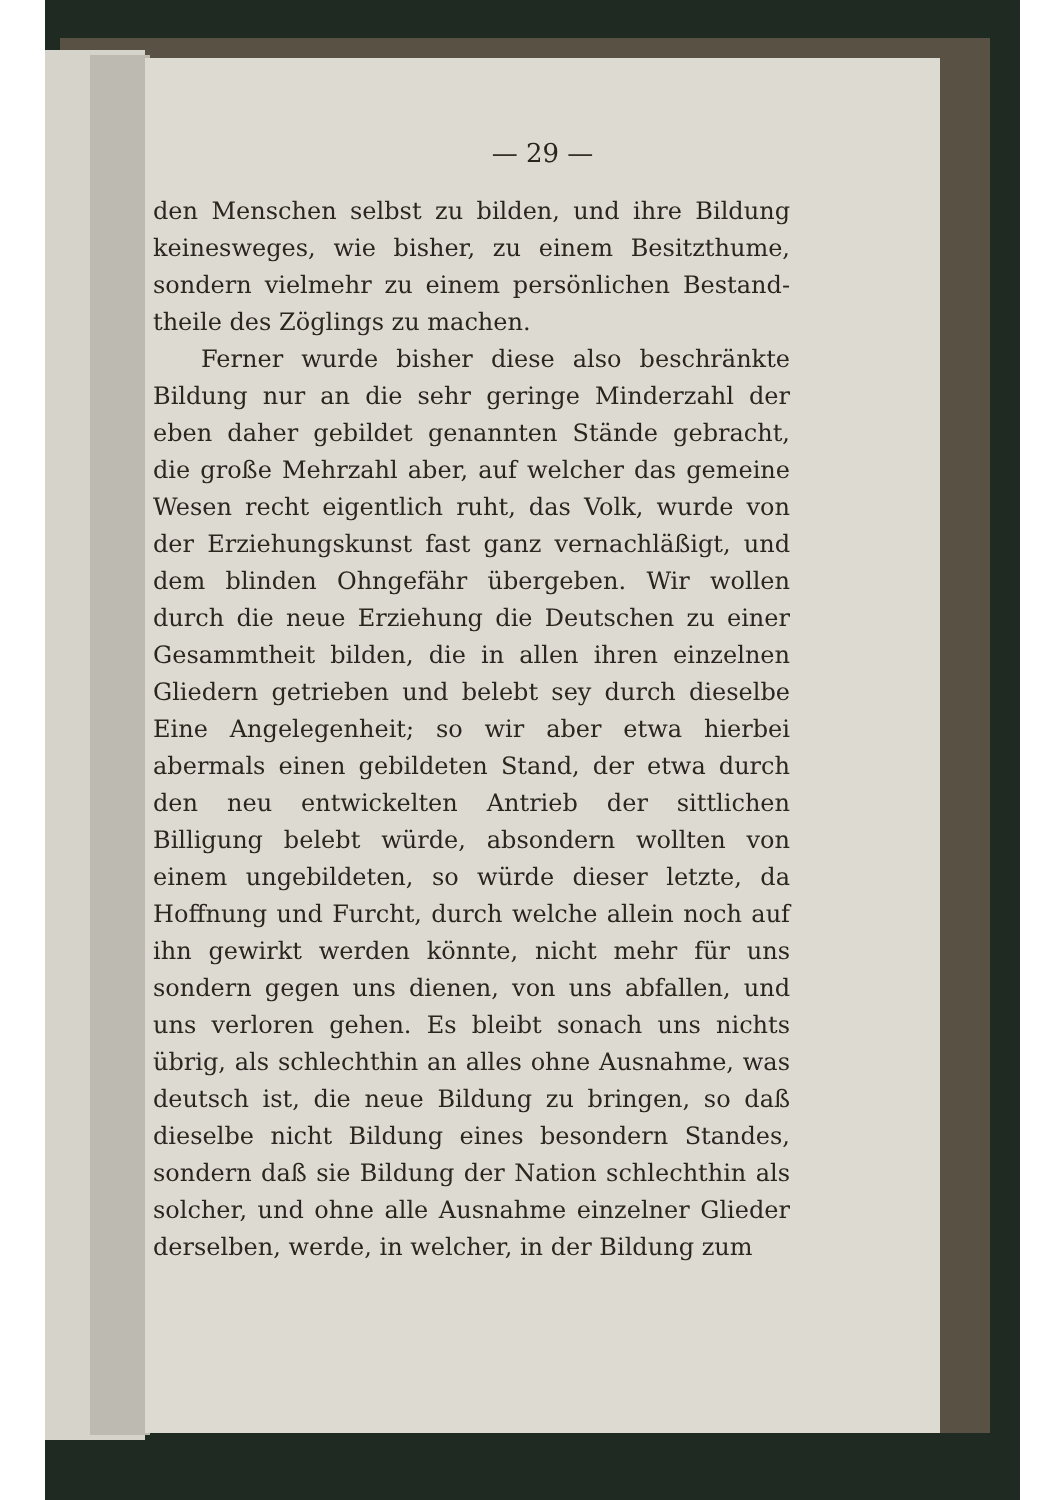— 29 —
den Menschen selbst zu bilden, und ihre Bildung keinesweges, wie bisher, zu einem Besitzthume, sondern vielmehr zu einem persönlichen Bestand­theile des Zöglings zu machen.
Ferner wurde bisher diese also beschränkte Bildung nur an die sehr geringe Minderzahl der eben daher gebildet genannten Stände gebracht, die große Mehrzahl aber, auf welcher das gemeine Wesen recht eigentlich ruht, das Volk, wurde von der Erziehungskunst fast ganz vernachläßigt, und dem blinden Ohngefähr übergeben. Wir wollen durch die neue Erziehung die Deutschen zu einer Gesammtheit bilden, die in allen ihren einzelnen Gliedern getrieben und belebt sey durch dieselbe Eine Angelegenheit; so wir aber etwa hierbei abermals einen gebildeten Stand, der etwa durch den neu entwickelten Antrieb der sittlichen Billigung belebt würde, absondern wollten von einem ungebildeten, so würde dieser letzte, da Hoffnung und Furcht, durch welche allein noch auf ihn gewirkt werden könnte, nicht mehr für uns sondern gegen uns dienen, von uns abfallen, und uns verloren gehen. Es bleibt sonach uns nichts übrig, als schlechthin an alles ohne Ausnahme, was deutsch ist, die neue Bildung zu bringen, so daß dieselbe nicht Bildung eines besondern Standes, sondern daß sie Bildung der Nation schlechthin als solcher, und ohne alle Ausnahme einzelner Glieder der­selben, werde, in welcher, in der Bildung zum